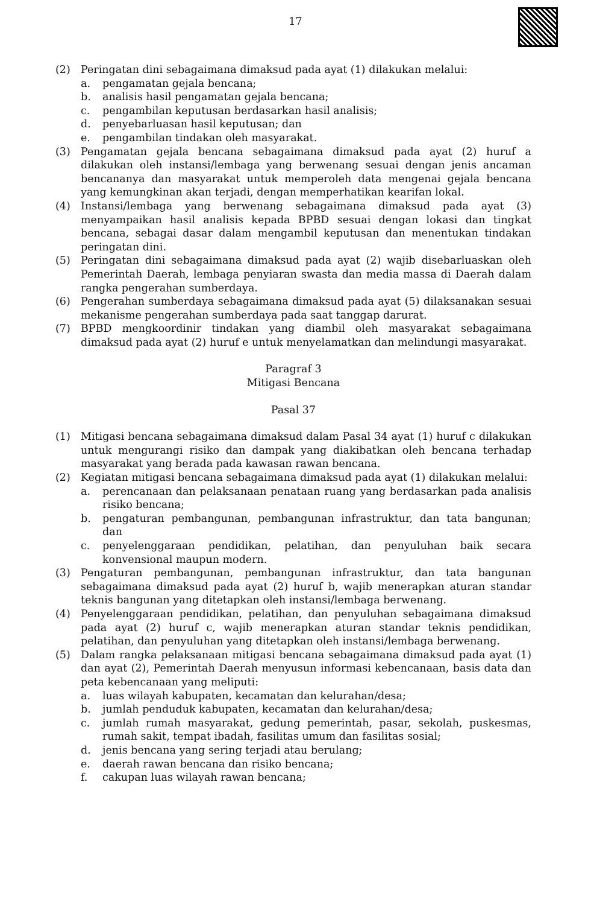17
(2) Peringatan dini sebagaimana dimaksud pada ayat (1) dilakukan melalui:
a. pengamatan gejala bencana;
b. analisis hasil pengamatan gejala bencana;
c. pengambilan keputusan berdasarkan hasil analisis;
d. penyebarluasan hasil keputusan; dan
e. pengambilan tindakan oleh masyarakat.
(3) Pengamatan gejala bencana sebagaimana dimaksud pada ayat (2) huruf a dilakukan oleh instansi/lembaga yang berwenang sesuai dengan jenis ancaman bencananya dan masyarakat untuk memperoleh data mengenai gejala bencana yang kemungkinan akan terjadi, dengan memperhatikan kearifan lokal.
(4) Instansi/lembaga yang berwenang sebagaimana dimaksud pada ayat (3) menyampaikan hasil analisis kepada BPBD sesuai dengan lokasi dan tingkat bencana, sebagai dasar dalam mengambil keputusan dan menentukan tindakan peringatan dini.
(5) Peringatan dini sebagaimana dimaksud pada ayat (2) wajib disebarluaskan oleh Pemerintah Daerah, lembaga penyiaran swasta dan media massa di Daerah dalam rangka pengerahan sumberdaya.
(6) Pengerahan sumberdaya sebagaimana dimaksud pada ayat (5) dilaksanakan sesuai mekanisme pengerahan sumberdaya pada saat tanggap darurat.
(7) BPBD mengkoordinir tindakan yang diambil oleh masyarakat sebagaimana dimaksud pada ayat (2) huruf e untuk menyelamatkan dan melindungi masyarakat.
Paragraf 3
Mitigasi Bencana
Pasal 37
(1) Mitigasi bencana sebagaimana dimaksud dalam Pasal 34 ayat (1) huruf c dilakukan untuk mengurangi risiko dan dampak yang diakibatkan oleh bencana terhadap masyarakat yang berada pada kawasan rawan bencana.
(2) Kegiatan mitigasi bencana sebagaimana dimaksud pada ayat (1) dilakukan melalui:
a. perencanaan dan pelaksanaan penataan ruang yang berdasarkan pada analisis risiko bencana;
b. pengaturan pembangunan, pembangunan infrastruktur, dan tata bangunan; dan
c. penyelenggaraan pendidikan, pelatihan, dan penyuluhan baik secara konvensional maupun modern.
(3) Pengaturan pembangunan, pembangunan infrastruktur, dan tata bangunan sebagaimana dimaksud pada ayat (2) huruf b, wajib menerapkan aturan standar teknis bangunan yang ditetapkan oleh instansi/lembaga berwenang.
(4) Penyelenggaraan pendidikan, pelatihan, dan penyuluhan sebagaimana dimaksud pada ayat (2) huruf c, wajib menerapkan aturan standar teknis pendidikan, pelatihan, dan penyuluhan yang ditetapkan oleh instansi/lembaga berwenang.
(5) Dalam rangka pelaksanaan mitigasi bencana sebagaimana dimaksud pada ayat (1) dan ayat (2), Pemerintah Daerah menyusun informasi kebencanaan, basis data dan peta kebencanaan yang meliputi:
a. luas wilayah kabupaten, kecamatan dan kelurahan/desa;
b. jumlah penduduk kabupaten, kecamatan dan kelurahan/desa;
c. jumlah rumah masyarakat, gedung pemerintah, pasar, sekolah, puskesmas, rumah sakit, tempat ibadah, fasilitas umum dan fasilitas sosial;
d. jenis bencana yang sering terjadi atau berulang;
e. daerah rawan bencana dan risiko bencana;
f. cakupan luas wilayah rawan bencana;